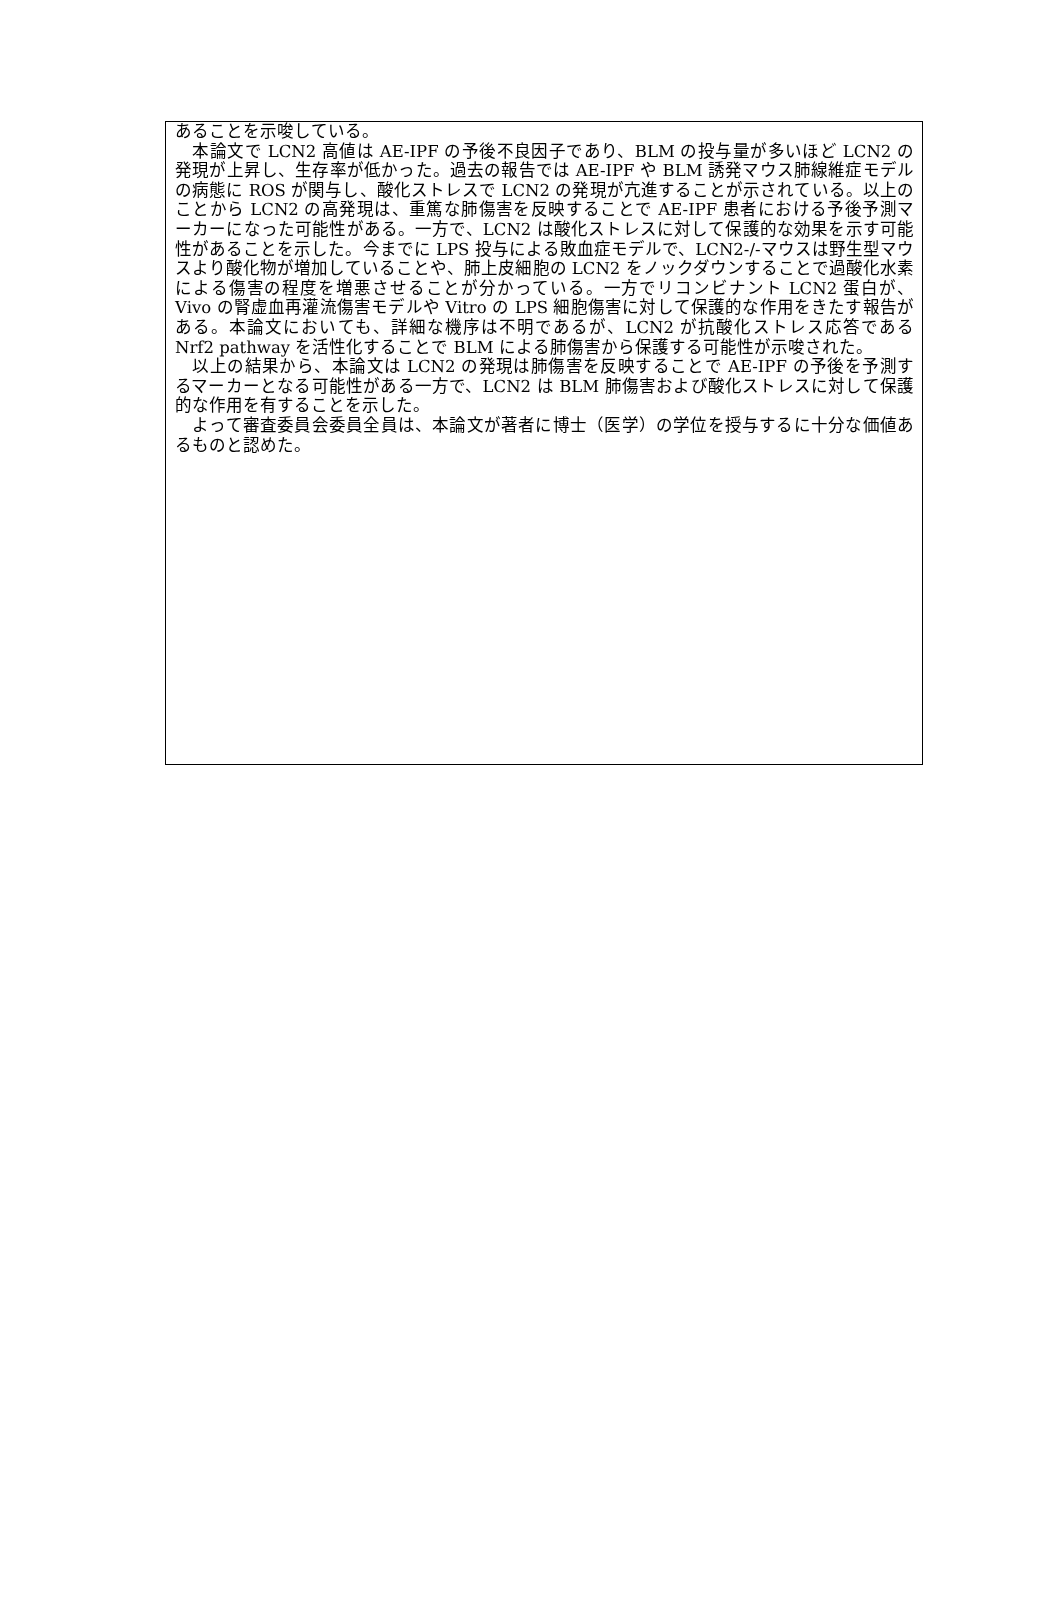あることを示唆している。
　本論文で LCN2 高値は AE-IPF の予後不良因子であり、BLM の投与量が多いほど LCN2 の発現が上昇し、生存率が低かった。過去の報告では AE-IPF や BLM 誘発マウス肺線維症モデルの病態に ROS が関与し、酸化ストレスで LCN2 の発現が亢進することが示されている。以上のことから LCN2 の高発現は、重篤な肺傷害を反映することで AE-IPF 患者における予後予測マーカーになった可能性がある。一方で、LCN2 は酸化ストレスに対して保護的な効果を示す可能性があることを示した。今までに LPS 投与による敗血症モデルで、LCN2-/-マウスは野生型マウスより酸化物が増加していることや、肺上皮細胞の LCN2 をノックダウンすることで過酸化水素による傷害の程度を増悪させることが分かっている。一方でリコンビナント LCN2 蛋白が、Vivo の腎虚血再灌流傷害モデルや Vitro の LPS 細胞傷害に対して保護的な作用をきたす報告がある。本論文においても、詳細な機序は不明であるが、LCN2 が抗酸化ストレス応答である Nrf2 pathway を活性化することで BLM による肺傷害から保護する可能性が示唆された。
　以上の結果から、本論文は LCN2 の発現は肺傷害を反映することで AE-IPF の予後を予測するマーカーとなる可能性がある一方で、LCN2 は BLM 肺傷害および酸化ストレスに対して保護的な作用を有することを示した。
　よって審査委員会委員全員は、本論文が著者に博士（医学）の学位を授与するに十分な価値あるものと認めた。